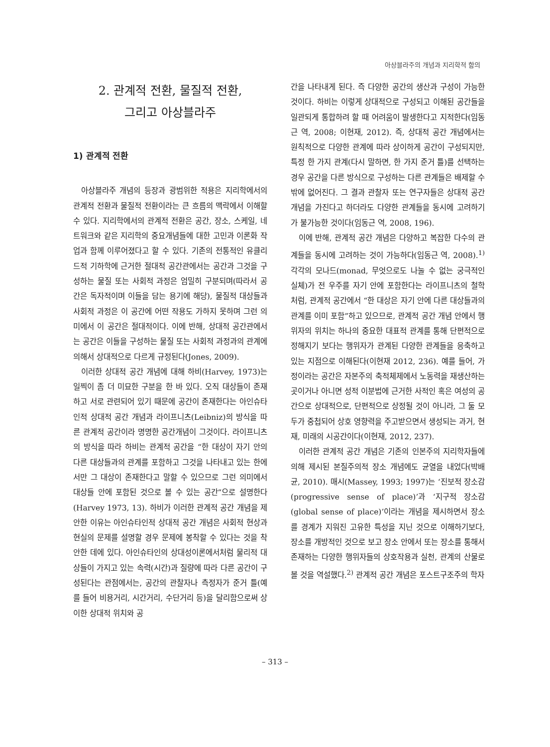아상블라주의 개념과 지리학적 함의
2. 관계적 전환, 물질적 전환,
그리고 아상블라주
1) 관계적 전환
아상블라주 개념의 등장과 광범위한 적용은 지리학에서의 관계적 전환과 물질적 전환이라는 큰 흐름의 맥락에서 이해할 수 있다. 지리학에서의 관계적 전환은 공간, 장소, 스케일, 네트워크와 같은 지리학의 중요개념들에 대한 고민과 이론화 작업과 함께 이루어졌다고 할 수 있다. 기존의 전통적인 유클리드적 기하학에 근거한 절대적 공간관에서는 공간과 그것을 구성하는 물질 또는 사회적 과정은 엄밀히 구분되며(따라서 공간은 독자적이며 이들을 담는 용기에 해당), 물질적 대상들과 사회적 과정은 이 공간에 어떤 작용도 가하지 못하며 그런 의미에서 이 공간은 절대적이다. 이에 반해, 상대적 공간관에서는 공간은 이들을 구성하는 물질 또는 사회적 과정과의 관계에 의해서 상대적으로 다르게 규정된다(Jones, 2009).
이러한 상대적 공간 개념에 대해 하비(Harvey, 1973)는 일찍이 좀 더 미묘한 구분을 한 바 있다. 오직 대상들이 존재하고 서로 관련되어 있기 때문에 공간이 존재한다는 아인슈타인적 상대적 공간 개념과 라이프니츠(Leibniz)의 방식을 따른 관계적 공간이라 명명한 공간개념이 그것이다. 라이프니츠의 방식을 따라 하비는 관계적 공간을 “한 대상이 자기 안의 다른 대상들과의 관계를 포함하고 그것을 나타내고 있는 한에서만 그 대상이 존재한다고 말할 수 있으므로 그런 의미에서 대상들 안에 포함된 것으로 볼 수 있는 공간”으로 설명한다(Harvey 1973, 13). 하비가 이러한 관계적 공간 개념을 제안한 이유는 아인슈타인적 상대적 공간 개념은 사회적 현상과 현실의 문제를 설명할 경우 문제에 봉착할 수 있다는 것을 착안한 데에 있다. 아인슈타인의 상대성이론에서처럼 물리적 대상들이 가지고 있는 속력(시간)과 질량에 따라 다른 공간이 구성된다는 관점에서는, 공간의 관찰자나 측정자가 준거 틀(예를 들어 비용거리, 시간거리, 수단거리 등)을 달리함으로써 상이한 상대적 위치와 공
간을 나타내게 된다. 즉 다양한 공간의 생산과 구성이 가능한 것이다. 하비는 이렇게 상대적으로 구성되고 이해된 공간들을 일관되게 통합하려 할 때 어려움이 발생한다고 지적한다(임동근 역, 2008; 이현재, 2012). 즉, 상대적 공간 개념에서는 원칙적으로 다양한 관계에 따라 상이하게 공간이 구성되지만, 특정 한 가지 관계(다시 말하면, 한 가지 준거 틀)를 선택하는 경우 공간을 다른 방식으로 구성하는 다른 관계들은 배제할 수밖에 없어진다. 그 결과 관찰자 또는 연구자들은 상대적 공간 개념을 가진다고 하더라도 다양한 관계들을 동시에 고려하기가 불가능한 것이다(임동근 역, 2008, 196).
이에 반해, 관계적 공간 개념은 다양하고 복잡한 다수의 관계들을 동시에 고려하는 것이 가능하다(임동근 역, 2008).<sup>1)</sup> 각각의 모나드(monad, 무엇으로도 나눌 수 없는 궁극적인 실체)가 전 우주를 자기 안에 포함한다는 라이프니츠의 철학처럼, 관계적 공간에서 “한 대상은 자기 안에 다른 대상들과의 관계를 이미 포함”하고 있으므로, 관계적 공간 개념 안에서 행위자의 위치는 하나의 중요한 대표적 관계를 통해 단편적으로 정해지기 보다는 행위자가 관계된 다양한 관계들을 응축하고 있는 지점으로 이해된다(이현재 2012, 236). 예를 들어, 가정이라는 공간은 자본주의 축적체제에서 노동력을 재생산하는 곳이거나 아니면 성적 이분법에 근거한 사적인 혹은 여성의 공간으로 상대적으로, 단편적으로 상정될 것이 아니라, 그 둘 모두가 중첩되어 상호 영향력을 주고받으면서 생성되는 과거, 현재, 미래의 시공간이다(이현재, 2012, 237).
이러한 관계적 공간 개념은 기존의 인본주의 지리학자들에 의해 제시된 본질주의적 장소 개념에도 균열을 내었다(박배균, 2010). 매시(Massey, 1993; 1997)는 ‘진보적 장소감(progressive sense of place)’과 ‘지구적 장소감(global sense of place)’이라는 개념을 제시하면서 장소를 경계가 지워진 고유한 특성을 지닌 것으로 이해하기보다, 장소를 개방적인 것으로 보고 장소 안에서 또는 장소를 통해서 존재하는 다양한 행위자들의 상호작용과 실천, 관계의 산물로 볼 것을 역설했다.<sup>2)</sup> 관계적 공간 개념은 포스트구조주의 학자
– 313 –